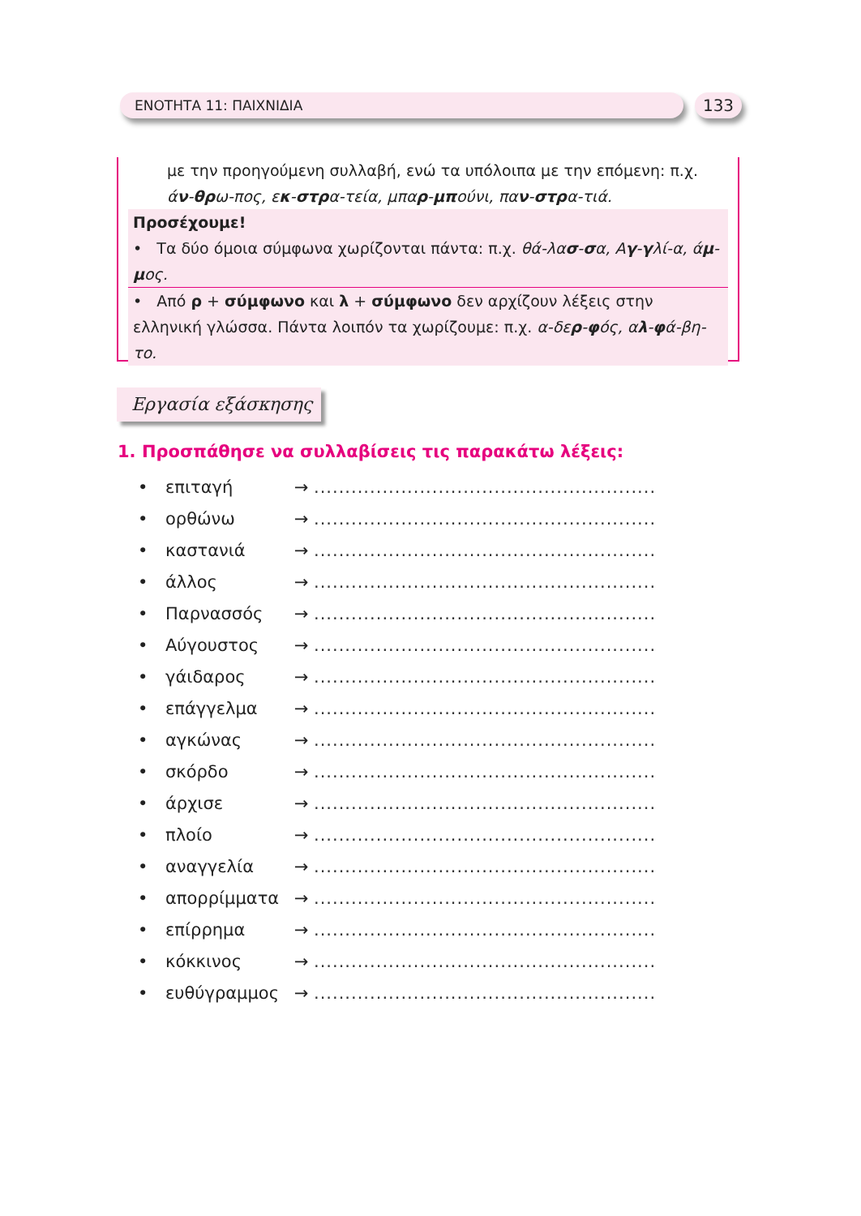ΕΝΟΤΗΤΑ 11: ΠΑΙΧΝΙΔΙΑ 133
με την προηγούμενη συλλαβή, ενώ τα υπόλοιπα με την επόμενη: π.χ. άν-θρω-πος, εκ-στρα-τεία, μπαρ-μπούνι, παν-στρα-τιά.
Προσέχουμε!
• Τα δύο όμοια σύμφωνα χωρίζονται πάντα: π.χ. θά-λασ-σα, Αγ-γλί-α, άμ-μος.
• Από ρ + σύμφωνο και λ + σύμφωνο δεν αρχίζουν λέξεις στην ελληνική γλώσσα. Πάντα λοιπόν τα χωρίζουμε: π.χ. α-δερ-φός, αλ-φά-βη-το.
Εργασία εξάσκησης
1. Προσπάθησε να συλλαβίσεις τις παρακάτω λέξεις:
• επιταγή → .......................................................
• ορθώνω → .......................................................
• καστανιά → .......................................................
• άλλος → .......................................................
• Παρνασσός → .......................................................
• Αύγουστος → .......................................................
• γάιδαρος → .......................................................
• επάγγελμα → .......................................................
• αγκώνας → .......................................................
• σκόρδο → .......................................................
• άρχισε → .......................................................
• πλοίο → .......................................................
• αναγγελία → .......................................................
• απορρίμματα → .......................................................
• επίρρημα → .......................................................
• κόκκινος → .......................................................
• ευθύγραμμος → .......................................................